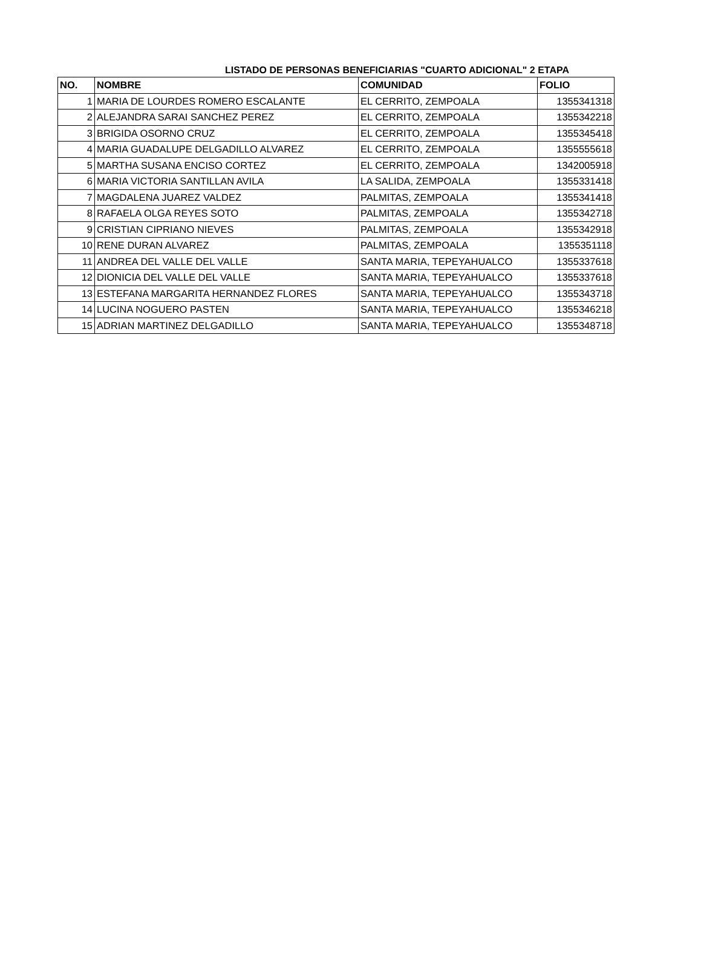LISTADO DE PERSONAS BENEFICIARIAS "CUARTO ADICIONAL" 2 ETAPA
| NO. | NOMBRE | COMUNIDAD | FOLIO |
| --- | --- | --- | --- |
| 1 | MARIA DE LOURDES ROMERO ESCALANTE | EL CERRITO, ZEMPOALA | 1355341318 |
| 2 | ALEJANDRA SARAI SANCHEZ PEREZ | EL CERRITO, ZEMPOALA | 1355342218 |
| 3 | BRIGIDA OSORNO CRUZ | EL CERRITO, ZEMPOALA | 1355345418 |
| 4 | MARIA GUADALUPE DELGADILLO ALVAREZ | EL CERRITO, ZEMPOALA | 1355555618 |
| 5 | MARTHA SUSANA ENCISO CORTEZ | EL CERRITO, ZEMPOALA | 1342005918 |
| 6 | MARIA VICTORIA SANTILLAN AVILA | LA SALIDA, ZEMPOALA | 1355331418 |
| 7 | MAGDALENA JUAREZ VALDEZ | PALMITAS, ZEMPOALA | 1355341418 |
| 8 | RAFAELA OLGA REYES SOTO | PALMITAS, ZEMPOALA | 1355342718 |
| 9 | CRISTIAN CIPRIANO NIEVES | PALMITAS, ZEMPOALA | 1355342918 |
| 10 | RENE DURAN ALVAREZ | PALMITAS, ZEMPOALA | 1355351118 |
| 11 | ANDREA DEL VALLE DEL VALLE | SANTA MARIA, TEPEYAHUALCO | 1355337618 |
| 12 | DIONICIA DEL VALLE DEL VALLE | SANTA MARIA, TEPEYAHUALCO | 1355337618 |
| 13 | ESTEFANA MARGARITA HERNANDEZ FLORES | SANTA MARIA, TEPEYAHUALCO | 1355343718 |
| 14 | LUCINA NOGUERO PASTEN | SANTA MARIA, TEPEYAHUALCO | 1355346218 |
| 15 | ADRIAN MARTINEZ DELGADILLO | SANTA MARIA, TEPEYAHUALCO | 1355348718 |